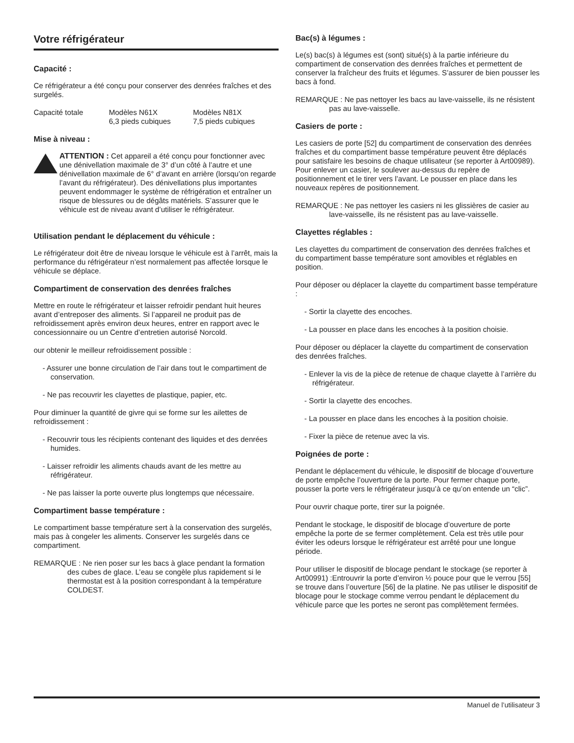Votre réfrigérateur
Capacité :
Ce réfrigérateur a été conçu pour conserver des denrées fraîches et des surgelés.
Capacité totale Modèles N61X
6,3 pieds cubiques
Modèles N81X
7,5 pieds cubiques
Mise à niveau :
ATTENTION : Cet appareil a été conçu pour fonctionner avec une dénivellation maximale de 3° d’un côté à l’autre et une dénivellation maximale de 6° d’avant en arrière (lorsqu’on regarde l’avant du réfrigérateur). Des dénivellations plus importantes peuvent endommager le système de réfrigération et entraîner un risque de blessures ou de dégâts matériels. S’assurer que le véhicule est de niveau avant d’utiliser le réfrigérateur.
Utilisation pendant le déplacement du véhicule :
Le réfrigérateur doit être de niveau lorsque le véhicule est à l’arrêt, mais la performance du réfrigérateur n’est normalement pas affectée lorsque le véhicule se déplace.
Compartiment de conservation des denrées fraîches
Mettre en route le réfrigérateur et laisser refroidir pendant huit heures avant d’entreposer des aliments. Si l’appareil ne produit pas de refroidissement après environ deux heures, entrer en rapport avec le concessionnaire ou un Centre d’entretien autorisé Norcold.
our obtenir le meilleur refroidissement possible :
- Assurer une bonne circulation de l’air dans tout le compartiment de conservation.
- Ne pas recouvrir les clayettes de plastique, papier, etc.
Pour diminuer la quantité de givre qui se forme sur les ailettes de refroidissement :
- Recouvrir tous les récipients contenant des liquides et des denrées humides.
- Laisser refroidir les aliments chauds avant de les mettre au réfrigérateur.
- Ne pas laisser la porte ouverte plus longtemps que nécessaire.
Compartiment basse température :
Le compartiment basse température sert à la conservation des surgelés, mais pas à congeler les aliments. Conserver les surgelés dans ce compartiment.
REMARQUE : Ne rien poser sur les bacs à glace pendant la formation des cubes de glace. L’eau se congèle plus rapidement si le thermostat est à la position correspondant à la température COLDEST.
Bac(s) à légumes :
Le(s) bac(s) à légumes est (sont) situé(s) à la partie inférieure du compartiment de conservation des denrées fraîches et permettent de conserver la fraîcheur des fruits et légumes. S’assurer de bien pousser les bacs à fond.
REMARQUE : Ne pas nettoyer les bacs au lave-vaisselle, ils ne résistent pas au lave-vaisselle.
Casiers de porte :
Les casiers de porte [52] du compartiment de conservation des denrées fraîches et du compartiment basse température peuvent être déplacés pour satisfaire les besoins de chaque utilisateur (se reporter à Art00989). Pour enlever un casier, le soulever au-dessus du repère de positionnement et le tirer vers l’avant. Le pousser en place dans les nouveaux repères de positionnement.
REMARQUE : Ne pas nettoyer les casiers ni les glissières de casier au lave-vaisselle, ils ne résistent pas au lave-vaisselle.
Clayettes réglables :
Les clayettes du compartiment de conservation des denrées fraîches et du compartiment basse température sont amovibles et réglables en position.
Pour déposer ou déplacer la clayette du compartiment basse température :
- Sortir la clayette des encoches.
- La pousser en place dans les encoches à la position choisie.
Pour déposer ou déplacer la clayette du compartiment de conservation des denrées fraîches.
- Enlever la vis de la pièce de retenue de chaque clayette à l’arrière du réfrigérateur.
- Sortir la clayette des encoches.
- La pousser en place dans les encoches à la position choisie.
- Fixer la pièce de retenue avec la vis.
Poignées de porte :
Pendant le déplacement du véhicule, le dispositif de blocage d’ouverture de porte empêche l’ouverture de la porte. Pour fermer chaque porte, pousser la porte vers le réfrigérateur jusqu’à ce qu’on entende un “clic”.
Pour ouvrir chaque porte, tirer sur la poignée.
Pendant le stockage, le dispositif de blocage d’ouverture de porte empêche la porte de se fermer complètement. Cela est très utile pour éviter les odeurs lorsque le réfrigérateur est arrêté pour une longue période.
Pour utiliser le dispositif de blocage pendant le stockage (se reporter à Art00991) :Entrouvrir la porte d’environ ½ pouce pour que le verrou [55] se trouve dans l’ouverture [56] de la platine. Ne pas utiliser le dispositif de blocage pour le stockage comme verrou pendant le déplacement du véhicule parce que les portes ne seront pas complètement fermées.
Manuel de l’utilisateur 3